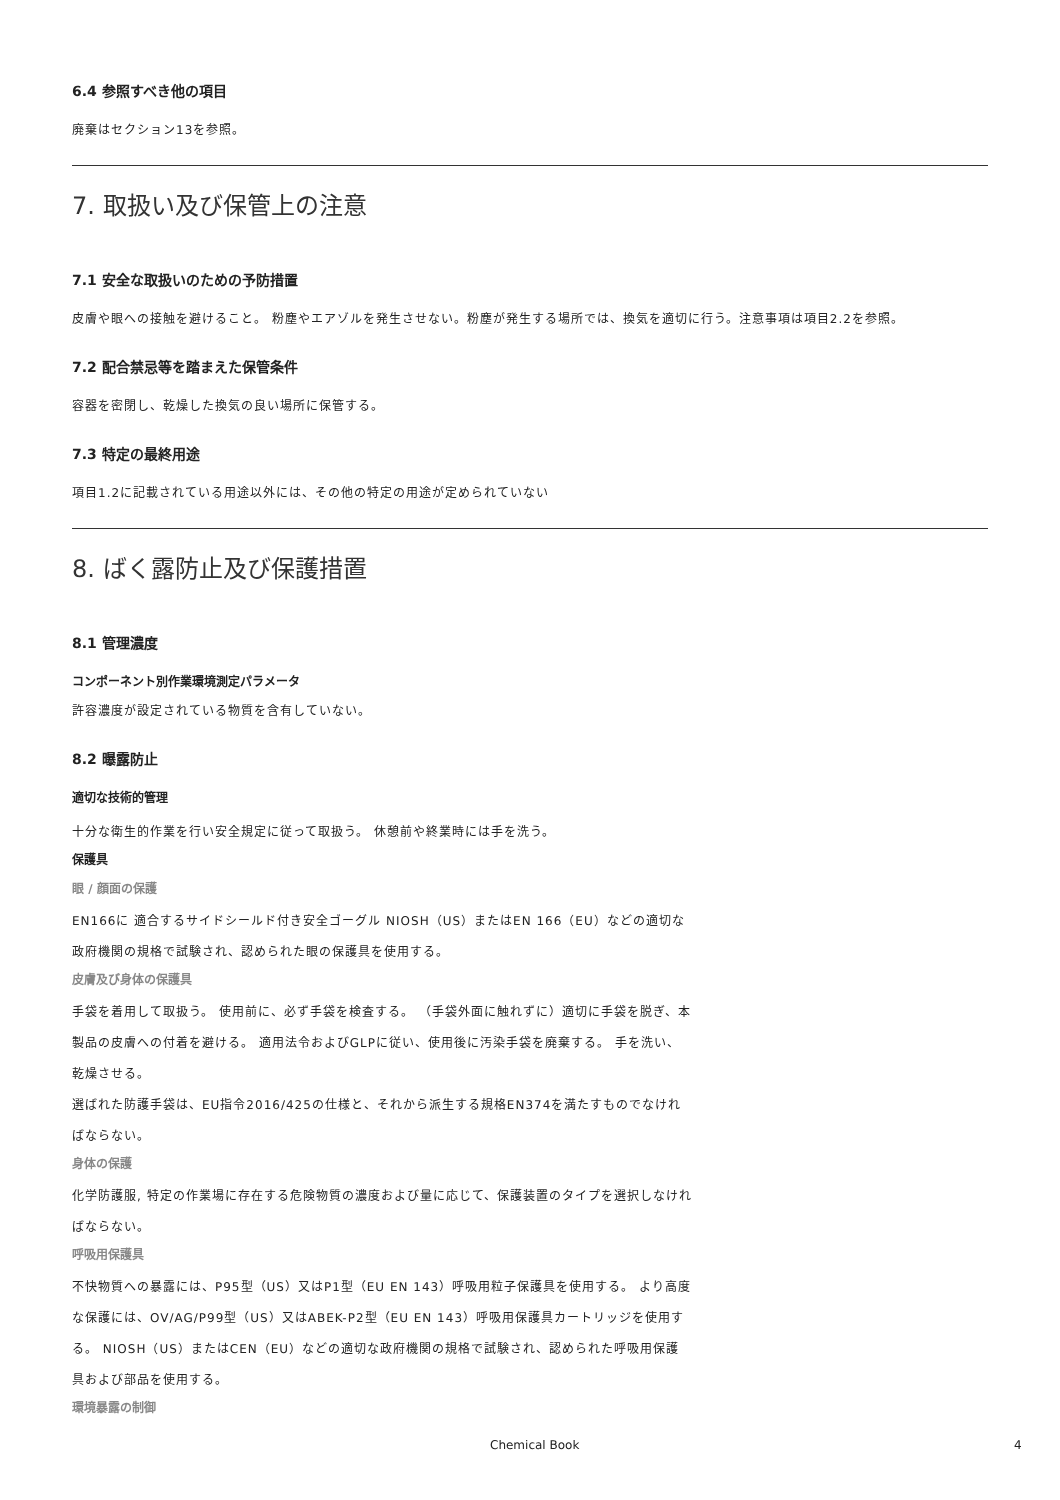6.4 参照すべき他の項目
廃棄はセクション13を参照。
7. 取扱い及び保管上の注意
7.1 安全な取扱いのための予防措置
皮膚や眼への接触を避けること。 粉塵やエアゾルを発生させない。粉塵が発生する場所では、換気を適切に行う。注意事項は項目2.2を参照。
7.2 配合禁忌等を踏まえた保管条件
容器を密閉し、乾燥した換気の良い場所に保管する。
7.3 特定の最終用途
項目1.2に記載されている用途以外には、その他の特定の用途が定められていない
8. ばく露防止及び保護措置
8.1 管理濃度
コンポーネント別作業環境測定パラメータ
許容濃度が設定されている物質を含有していない。
8.2 曝露防止
適切な技術的管理
十分な衛生的作業を行い安全規定に従って取扱う。 休憩前や終業時には手を洗う。
保護具
眼 / 顔面の保護
EN166に 適合するサイドシールド付き安全ゴーグル NIOSH（US）またはEN 166（EU）などの適切な政府機関の規格で試験され、認められた眼の保護具を使用する。
皮膚及び身体の保護具
手袋を着用して取扱う。 使用前に、必ず手袋を検査する。 （手袋外面に触れずに）適切に手袋を脱ぎ、本製品の皮膚への付着を避ける。 適用法令およびGLPに従い、使用後に汚染手袋を廃棄する。 手を洗い、乾燥させる。
選ばれた防護手袋は、EU指令2016/425の仕様と、それから派生する規格EN374を満たすものでなければならない。
身体の保護
化学防護服, 特定の作業場に存在する危険物質の濃度および量に応じて、保護装置のタイプを選択しなければならない。
呼吸用保護具
不快物質への暴露には、P95型（US）又はP1型（EU EN 143）呼吸用粒子保護具を使用する。 より高度な保護には、OV/AG/P99型（US）又はABEK-P2型（EU EN 143）呼吸用保護具カートリッジを使用する。 NIOSH（US）またはCEN（EU）などの適切な政府機関の規格で試験され、認められた呼吸用保護具および部品を使用する。
環境暴露の制御
Chemical Book 4